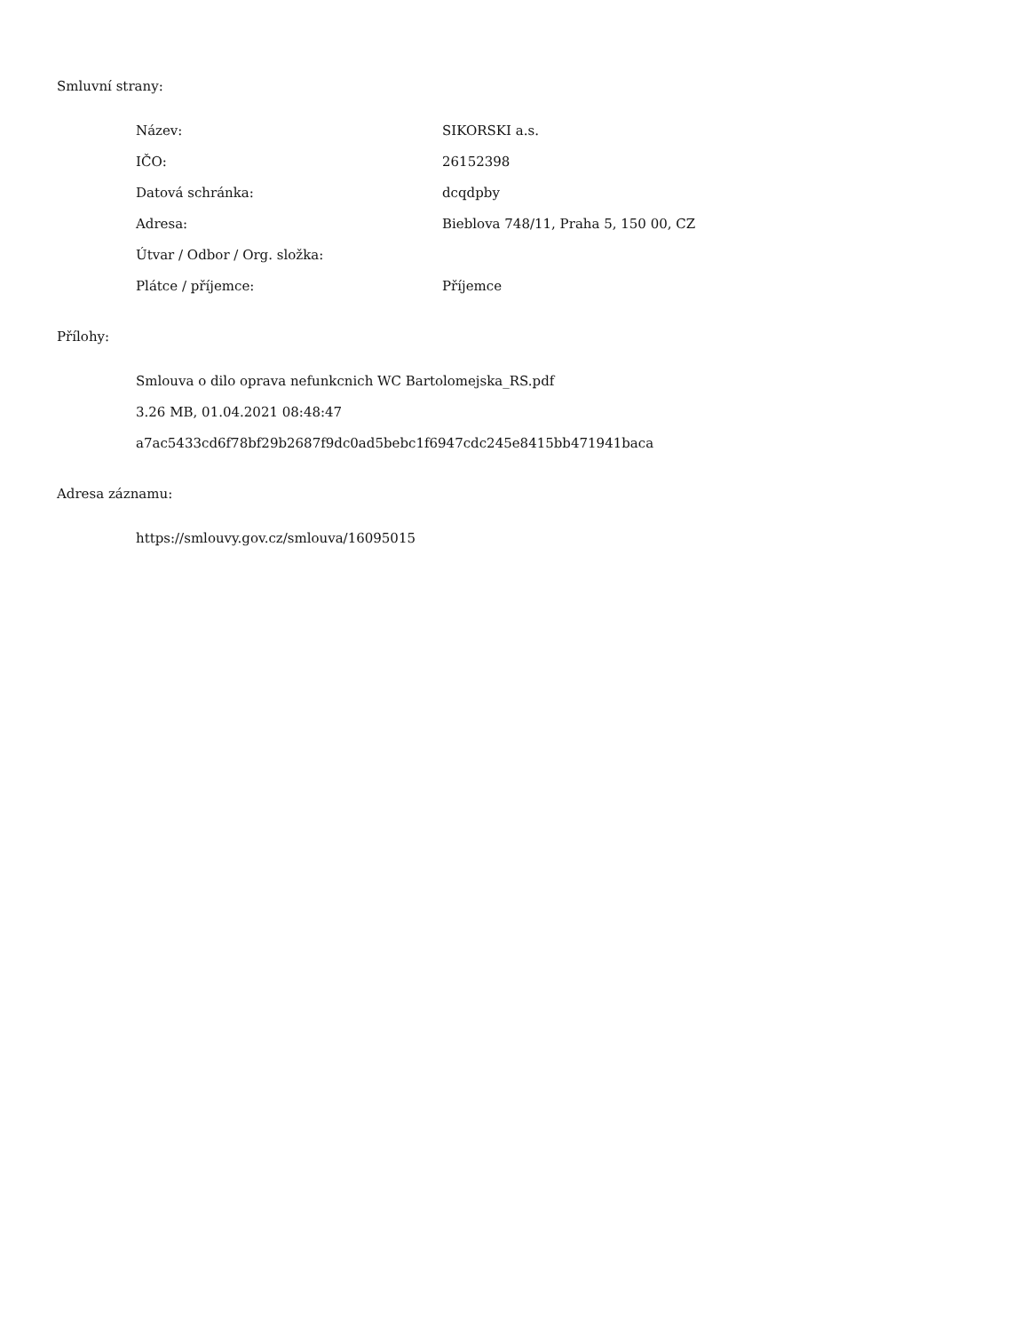Smluvní strany:
| Název: | SIKORSKI a.s. |
| IČO: | 26152398 |
| Datová schránka: | dcqdpby |
| Adresa: | Bieblova 748/11, Praha 5, 150 00, CZ |
| Útvar / Odbor / Org. složka: | |
| Plátce / příjemce: | Příjemce |
Přílohy:
Smlouva o dilo oprava nefunkcnich WC Bartolomejska_RS.pdf
3.26 MB, 01.04.2021 08:48:47
a7ac5433cd6f78bf29b2687f9dc0ad5bebc1f6947cdc245e8415bb471941baca
Adresa záznamu:
https://smlouvy.gov.cz/smlouva/16095015